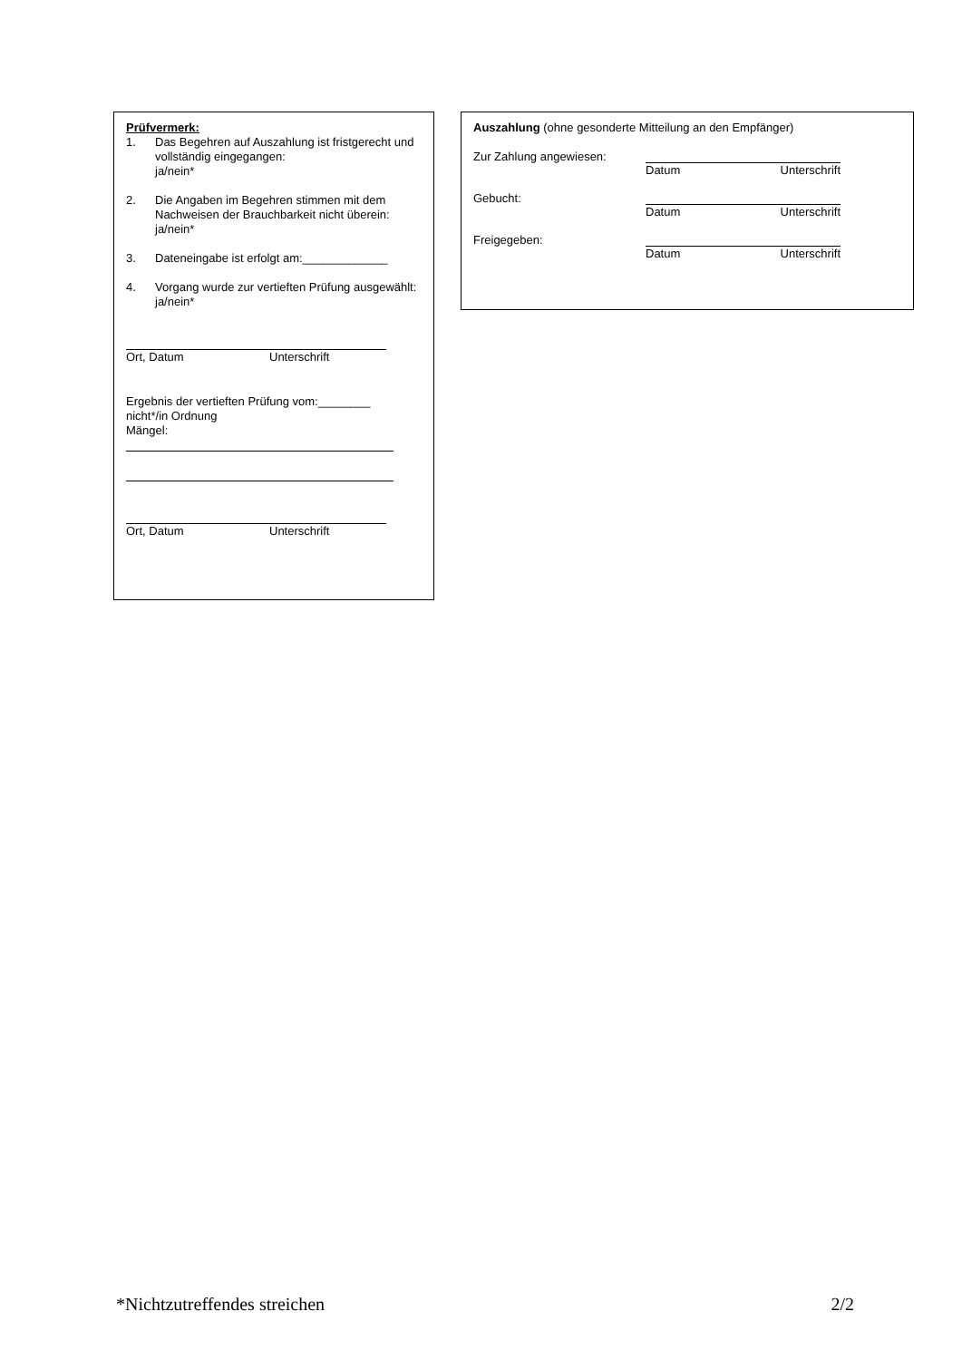Prüfvermerk:
1. Das Begehren auf Auszahlung ist fristgerecht und vollständig eingegangen:
ja/nein*
2. Die Angaben im Begehren stimmen mit dem Nachweisen der Brauchbarkeit nicht überein: ja/nein*
3. Dateneingabe ist erfolgt am:_____________
4. Vorgang wurde zur vertieften Prüfung ausgewählt: ja/nein*
Ort, Datum Unterschrift
Ergebnis der vertieften Prüfung vom:________
nicht*/in Ordnung
Mängel:
Ort, Datum Unterschrift
Auszahlung (ohne gesonderte Mitteilung an den Empfänger)
Zur Zahlung angewiesen: Datum Unterschrift
Gebucht: Datum Unterschrift
Freigegeben: Datum Unterschrift
*Nichtzutreffendes streichen 2/2